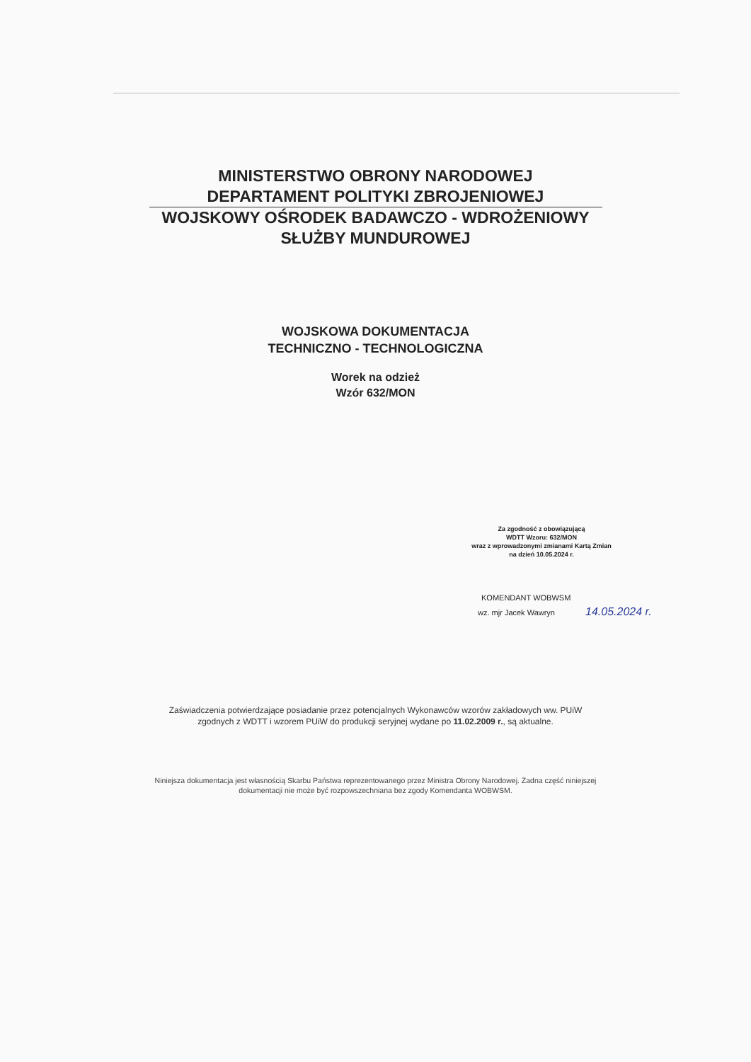MINISTERSTWO OBRONY NARODOWEJ
DEPARTAMENT POLITYKI ZBROJENIOWEJ
WOJSKOWY OŚRODEK BADAWCZO - WDROŻENIOWY
SŁUŻBY MUNDUROWEJ
WOJSKOWA DOKUMENTACJA
TECHNICZNO - TECHNOLOGICZNA
Worek na odzież
Wzór 632/MON
Za zgodność z obowiązującą
WDTT Wzoru: 632/MON
wraz z wprowadzonymi zmianami Kartą Zmian
na dzień 10.05.2024 r.
KOMENDANT WOBWSM
wz. mjr Jacek Wawryn 14.05.2024 r.
Zaświadczenia potwierdzające posiadanie przez potencjalnych Wykonawców wzorów zakładowych ww. PUiW zgodnych z WDTT i wzorem PUiW do produkcji seryjnej wydane po 11.02.2009 r., są aktualne.
Niniejsza dokumentacja jest własnością Skarbu Państwa reprezentowanego przez Ministra Obrony Narodowej. Żadna część niniejszej dokumentacji nie może być rozpowszechniana bez zgody Komendanta WOBWSM.